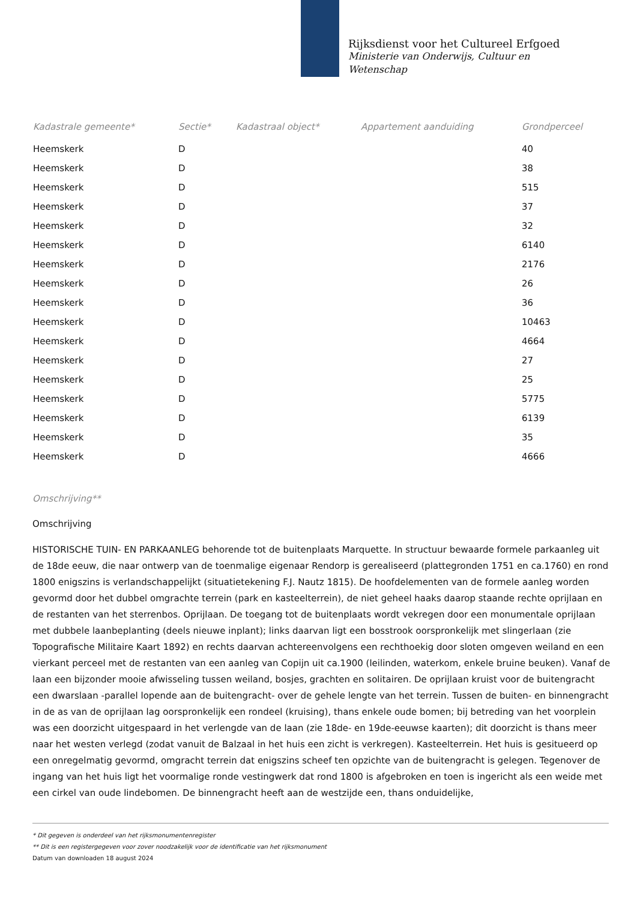Rijksdienst voor het Cultureel Erfgoed
Ministerie van Onderwijs, Cultuur en
Wetenschap
| Kadastrale gemeente* | Sectie* | Kadastraal object* | Appartement aanduiding | Grondperceel |
| --- | --- | --- | --- | --- |
| Heemskerk | D | | | 40 |
| Heemskerk | D | | | 38 |
| Heemskerk | D | | | 515 |
| Heemskerk | D | | | 37 |
| Heemskerk | D | | | 32 |
| Heemskerk | D | | | 6140 |
| Heemskerk | D | | | 2176 |
| Heemskerk | D | | | 26 |
| Heemskerk | D | | | 36 |
| Heemskerk | D | | | 10463 |
| Heemskerk | D | | | 4664 |
| Heemskerk | D | | | 27 |
| Heemskerk | D | | | 25 |
| Heemskerk | D | | | 5775 |
| Heemskerk | D | | | 6139 |
| Heemskerk | D | | | 35 |
| Heemskerk | D | | | 4666 |
Omschrijving**
Omschrijving
HISTORISCHE TUIN- EN PARKAANLEG behorende tot de buitenplaats Marquette. In structuur bewaarde formele parkaanleg uit de 18de eeuw, die naar ontwerp van de toenmalige eigenaar Rendorp is gerealiseerd (plattegronden 1751 en ca.1760) en rond 1800 enigszins is verlandschappelijkt (situatietekening F.J. Nautz 1815). De hoofdelementen van de formele aanleg worden gevormd door het dubbel omgrachte terrein (park en kasteelterrein), de niet geheel haaks daarop staande rechte oprijlaan en de restanten van het sterrenbos. Oprijlaan. De toegang tot de buitenplaats wordt vekregen door een monumentale oprijlaan met dubbele laanbeplanting (deels nieuwe inplant); links daarvan ligt een bosstrook oorspronkelijk met slingerlaan (zie Topografische Militaire Kaart 1892) en rechts daarvan achtereenvolgens een rechthoekig door sloten omgeven weiland en een vierkant perceel met de restanten van een aanleg van Copijn uit ca.1900 (leilinden, waterkom, enkele bruine beuken). Vanaf de laan een bijzonder mooie afwisseling tussen weiland, bosjes, grachten en solitairen. De oprijlaan kruist voor de buitengracht een dwarslaan -parallel lopende aan de buitengracht- over de gehele lengte van het terrein. Tussen de buiten- en binnengracht in de as van de oprijlaan lag oorspronkelijk een rondeel (kruising), thans enkele oude bomen; bij betreding van het voorplein was een doorzicht uitgespaard in het verlengde van de laan (zie 18de- en 19de-eeuwse kaarten); dit doorzicht is thans meer naar het westen verlegd (zodat vanuit de Balzaal in het huis een zicht is verkregen). Kasteelterrein. Het huis is gesitueerd op een onregelmatig gevormd, omgracht terrein dat enigszins scheef ten opzichte van de buitengracht is gelegen. Tegenover de ingang van het huis ligt het voormalige ronde vestingwerk dat rond 1800 is afgebroken en toen is ingericht als een weide met een cirkel van oude lindebomen. De binnengracht heeft aan de westzijde een, thans onduidelijke,
* Dit gegeven is onderdeel van het rijksmonumentenregister
** Dit is een registergegeven voor zover noodzakelijk voor de identificatie van het rijksmonument
Datum van downloaden 18 august 2024